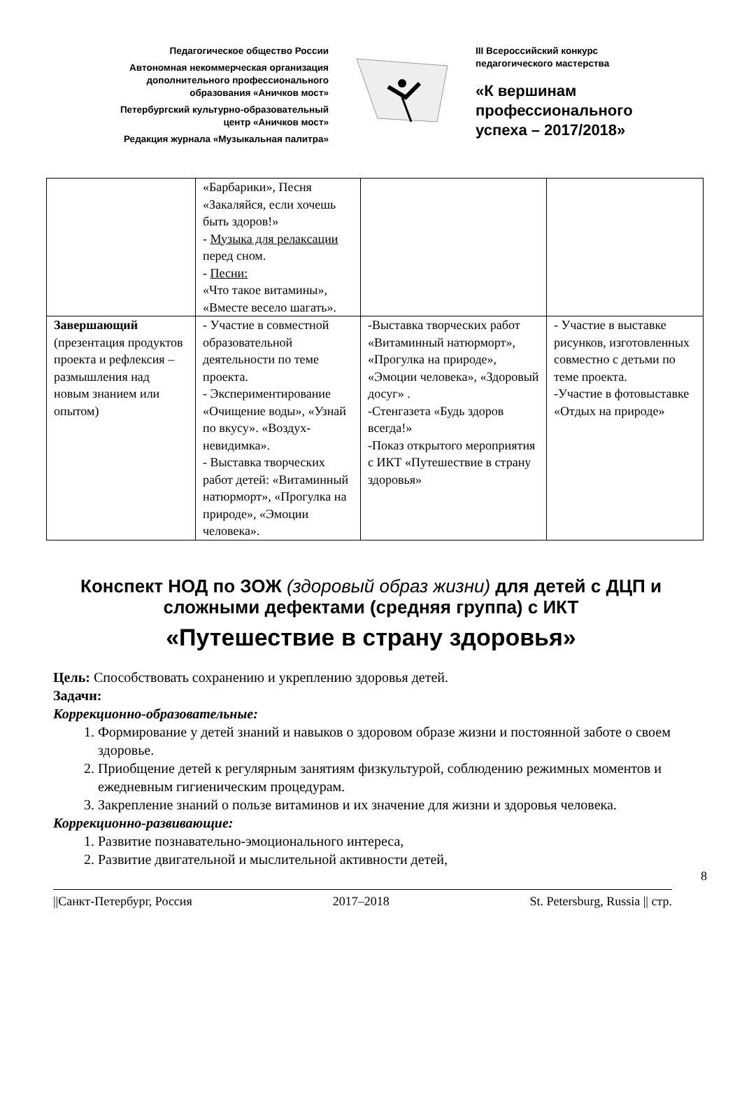Педагогическое общество России
Автономная некоммерческая организация
дополнительного профессионального
образования «Аничков мост»
Петербургский культурно-образовательный
центр «Аничков мост»
Редакция журнала «Музыкальная палитра»
III Всероссийский конкурс
педагогического мастерства
«К вершинам
профессионального
успеха – 2017/2018»
| | «Барбарики», Песня «Закаляйся, если хочешь быть здоров!» - Музыка для релаксации перед сном. - Песни: «Что такое витамины», «Вместе весело шагать». | | |
| Завершающий (презентация продуктов проекта и рефлексия – размышления над новым знанием или опытом) | - Участие в совместной образовательной деятельности по теме проекта. - Экспериментирование «Очищение воды», «Узнай по вкусу». «Воздух-невидимка». - Выставка творческих работ детей: «Витаминный натюрморт», «Прогулка на природе», «Эмоции человека». | -Выставка творческих работ «Витаминный натюрморт», «Прогулка на природе», «Эмоции человека», «Здоровый досуг» . -Стенгазета «Будь здоров всегда!» -Показ открытого мероприятия с ИКТ «Путешествие в страну здоровья» | - Участие в выставке рисунков, изготовленных совместно с детьми по теме проекта. -Участие в фотовыставке «Отдых на природе» |
Конспект НОД по ЗОЖ (здоровый образ жизни) для детей с ДЦП и сложными дефектами (средняя группа) с ИКТ
«Путешествие в страну здоровья»
Цель: Способствовать сохранению и укреплению здоровья детей.
Задачи:
Коррекционно-образовательные:
1. Формирование у детей знаний и навыков о здоровом образе жизни и постоянной заботе о своем здоровье.
2. Приобщение детей к регулярным занятиям физкультурой, соблюдению режимных моментов и ежедневным гигиеническим процедурам.
3. Закрепление знаний о пользе витаминов и их значение для жизни и здоровья человека.
Коррекционно-развивающие:
1. Развитие познавательно-эмоционального интереса,
2. Развитие двигательной и мыслительной активности детей,
8
||Санкт-Петербург, Россия 2017–2018 St. Petersburg, Russia || стр.